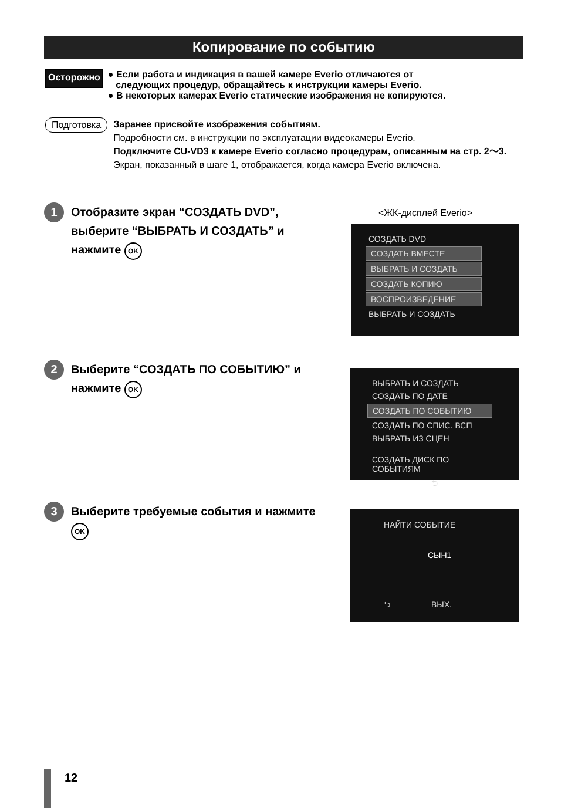Копирование по событию
Осторожно
● Если работа и индикация в вашей камере Everio отличаются от
следующих процедур, обращайтесь к инструкции камеры Everio.
● В некоторых камерах Everio статические изображения не копируются.
Подготовка
Заранее присвойте изображения событиям.
Подробности см. в инструкции по эксплуатации видеокамеры Everio.
Подключите CU-VD3 к камере Everio согласно процедурам, описанным на стр. 2～3.
Экран, показанный в шаге 1, отображается, когда камера Everio включена.
1
Отобразите экран “СОЗДАТЬ DVD”, выберите “ВЫБРАТЬ И СОЗДАТЬ” и нажмите OK
<ЖК-дисплей Everio>
СОЗДАТЬ DVD
СОЗДАТЬ ВМЕСТЕ
ВЫБРАТЬ И СОЗДАТЬ
СОЗДАТЬ КОПИЮ
ВОСПРОИЗВЕДЕНИЕ
ВЫБРАТЬ И СОЗДАТЬ
2
Выберите “СОЗДАТЬ ПО СОБЫТИЮ” и нажмите OK
ВЫБРАТЬ И СОЗДАТЬ
СОЗДАТЬ ПО ДАТЕ
СОЗДАТЬ ПО СОБЫТИЮ
СОЗДАТЬ ПО СПИС. ВСП
ВЫБРАТЬ ИЗ СЦЕН
СОЗДАТЬ ДИСК ПО СОБЫТИЯМ
⮌
3
Выберите требуемые события и нажмите OK
НАЙТИ СОБЫТИЕ
СЫН1
⮌ ВЫХ.
12